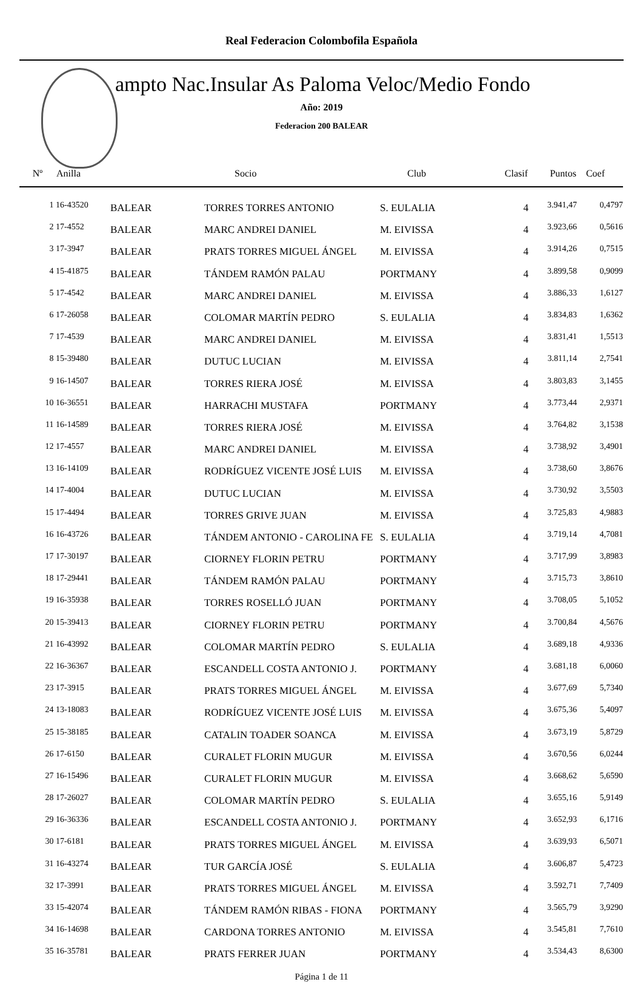Real Federacion Colombofila Española
ampto Nac.Insular As Paloma Veloc/Medio Fondo
Año: 2019
Federacion 200 BALEAR
| Nº | Anilla | | Socio | Club | Clasif | Puntos | Coef |
| --- | --- | --- | --- | --- | --- | --- | --- |
| 1 | 16-43520 | BALEAR | TORRES TORRES ANTONIO | S. EULALIA | 4 | 3.941,47 | 0,4797 |
| 2 | 17-4552 | BALEAR | MARC ANDREI DANIEL | M. EIVISSA | 4 | 3.923,66 | 0,5616 |
| 3 | 17-3947 | BALEAR | PRATS TORRES MIGUEL ÁNGEL | M. EIVISSA | 4 | 3.914,26 | 0,7515 |
| 4 | 15-41875 | BALEAR | TÁNDEM RAMÓN PALAU | PORTMANY | 4 | 3.899,58 | 0,9099 |
| 5 | 17-4542 | BALEAR | MARC ANDREI DANIEL | M. EIVISSA | 4 | 3.886,33 | 1,6127 |
| 6 | 17-26058 | BALEAR | COLOMAR MARTÍN PEDRO | S. EULALIA | 4 | 3.834,83 | 1,6362 |
| 7 | 17-4539 | BALEAR | MARC ANDREI DANIEL | M. EIVISSA | 4 | 3.831,41 | 1,5513 |
| 8 | 15-39480 | BALEAR | DUTUC LUCIAN | M. EIVISSA | 4 | 3.811,14 | 2,7541 |
| 9 | 16-14507 | BALEAR | TORRES RIERA JOSÉ | M. EIVISSA | 4 | 3.803,83 | 3,1455 |
| 10 | 16-36551 | BALEAR | HARRACHI MUSTAFA | PORTMANY | 4 | 3.773,44 | 2,9371 |
| 11 | 16-14589 | BALEAR | TORRES RIERA JOSÉ | M. EIVISSA | 4 | 3.764,82 | 3,1538 |
| 12 | 17-4557 | BALEAR | MARC ANDREI DANIEL | M. EIVISSA | 4 | 3.738,92 | 3,4901 |
| 13 | 16-14109 | BALEAR | RODRÍGUEZ VICENTE JOSÉ LUIS | M. EIVISSA | 4 | 3.738,60 | 3,8676 |
| 14 | 17-4004 | BALEAR | DUTUC LUCIAN | M. EIVISSA | 4 | 3.730,92 | 3,5503 |
| 15 | 17-4494 | BALEAR | TORRES GRIVE JUAN | M. EIVISSA | 4 | 3.725,83 | 4,9883 |
| 16 | 16-43726 | BALEAR | TÁNDEM ANTONIO - CAROLINA FE | S. EULALIA | 4 | 3.719,14 | 4,7081 |
| 17 | 17-30197 | BALEAR | CIORNEY FLORIN PETRU | PORTMANY | 4 | 3.717,99 | 3,8983 |
| 18 | 17-29441 | BALEAR | TÁNDEM RAMÓN PALAU | PORTMANY | 4 | 3.715,73 | 3,8610 |
| 19 | 16-35938 | BALEAR | TORRES ROSELLÓ JUAN | PORTMANY | 4 | 3.708,05 | 5,1052 |
| 20 | 15-39413 | BALEAR | CIORNEY FLORIN PETRU | PORTMANY | 4 | 3.700,84 | 4,5676 |
| 21 | 16-43992 | BALEAR | COLOMAR MARTÍN PEDRO | S. EULALIA | 4 | 3.689,18 | 4,9336 |
| 22 | 16-36367 | BALEAR | ESCANDELL COSTA ANTONIO J. | PORTMANY | 4 | 3.681,18 | 6,0060 |
| 23 | 17-3915 | BALEAR | PRATS TORRES MIGUEL ÁNGEL | M. EIVISSA | 4 | 3.677,69 | 5,7340 |
| 24 | 13-18083 | BALEAR | RODRÍGUEZ VICENTE JOSÉ LUIS | M. EIVISSA | 4 | 3.675,36 | 5,4097 |
| 25 | 15-38185 | BALEAR | CATALIN TOADER SOANCA | M. EIVISSA | 4 | 3.673,19 | 5,8729 |
| 26 | 17-6150 | BALEAR | CURALET FLORIN MUGUR | M. EIVISSA | 4 | 3.670,56 | 6,0244 |
| 27 | 16-15496 | BALEAR | CURALET FLORIN MUGUR | M. EIVISSA | 4 | 3.668,62 | 5,6590 |
| 28 | 17-26027 | BALEAR | COLOMAR MARTÍN PEDRO | S. EULALIA | 4 | 3.655,16 | 5,9149 |
| 29 | 16-36336 | BALEAR | ESCANDELL COSTA ANTONIO J. | PORTMANY | 4 | 3.652,93 | 6,1716 |
| 30 | 17-6181 | BALEAR | PRATS TORRES MIGUEL ÁNGEL | M. EIVISSA | 4 | 3.639,93 | 6,5071 |
| 31 | 16-43274 | BALEAR | TUR GARCÍA JOSÉ | S. EULALIA | 4 | 3.606,87 | 5,4723 |
| 32 | 17-3991 | BALEAR | PRATS TORRES MIGUEL ÁNGEL | M. EIVISSA | 4 | 3.592,71 | 7,7409 |
| 33 | 15-42074 | BALEAR | TÁNDEM RAMÓN RIBAS - FIONA | PORTMANY | 4 | 3.565,79 | 3,9290 |
| 34 | 16-14698 | BALEAR | CARDONA TORRES ANTONIO | M. EIVISSA | 4 | 3.545,81 | 7,7610 |
| 35 | 16-35781 | BALEAR | PRATS FERRER JUAN | PORTMANY | 4 | 3.534,43 | 8,6300 |
Página 1 de 11